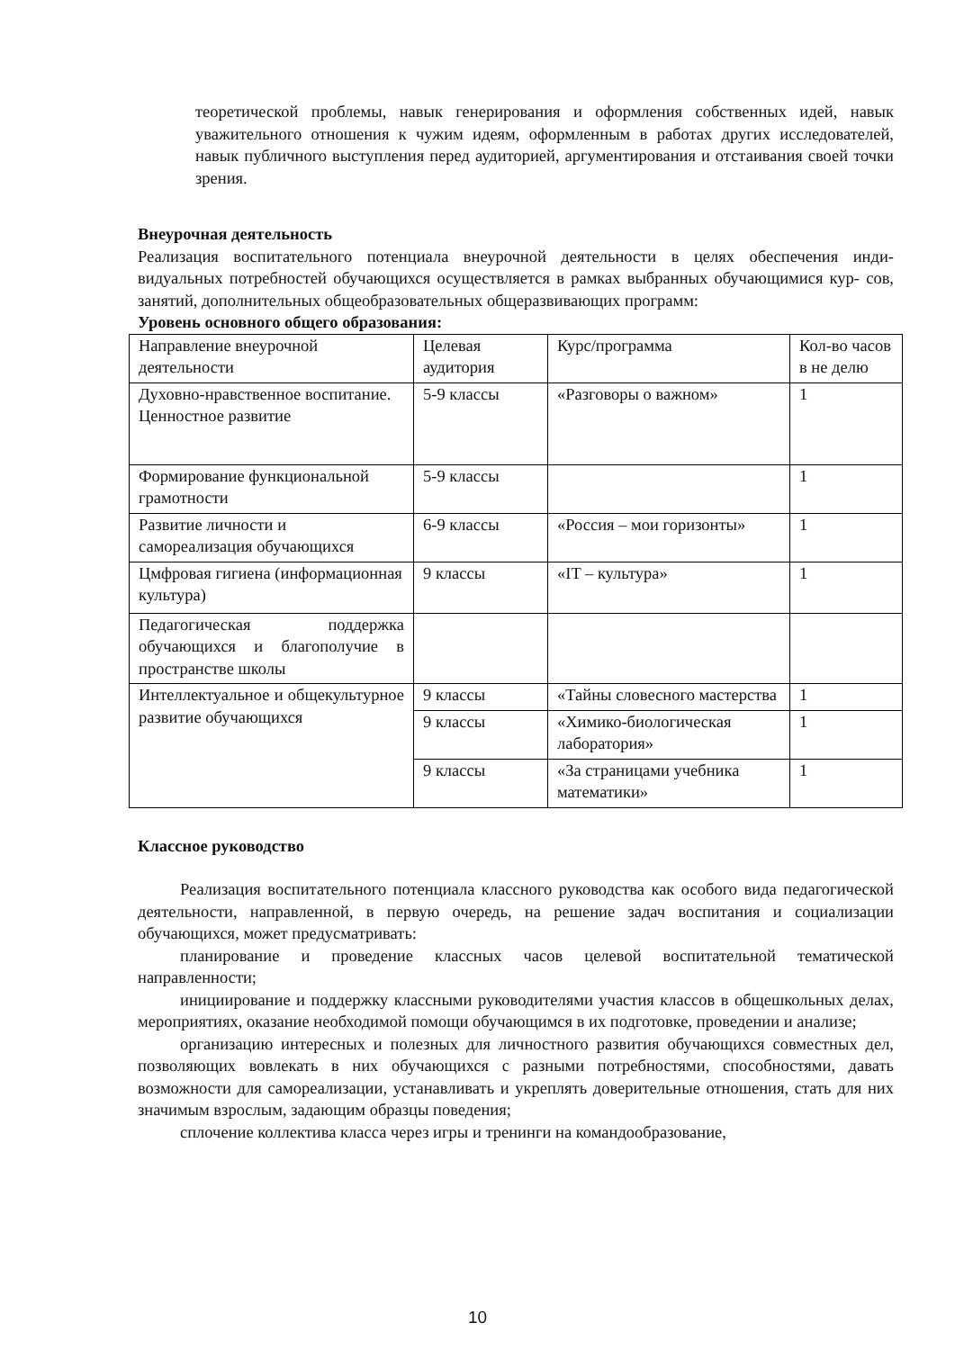теоретической проблемы, навык генерирования и оформления собственных идей, навык уважительного отношения к чужим идеям, оформленным в работах других исследователей, навык публичного выступления перед аудиторией, аргументирования и отстаивания своей точки зрения.
Внеурочная деятельность
Реализация воспитательного потенциала внеурочной деятельности в целях обеспечения инди- видуальных потребностей обучающихся осуществляется в рамках выбранных обучающимися кур- сов, занятий, дополнительных общеобразовательных общеразвивающих программ:
Уровень основного общего образования:
| Направление внеурочной деятельности | Целевая аудитория | Курс/программа | Кол-во часов в не делю |
| Духовно-нравственное воспитание. Ценностное развитие | 5-9 классы | «Разговоры о важном» | 1 |
| Формирование функциональной грамотности | 5-9 классы | | 1 |
| Развитие личности и самореализация обучающихся | 6-9 классы | «Россия – мои горизонты» | 1 |
| Цмфровая гигиена (информационная культура) | 9 классы | «IT – культура» | 1 |
| Педагогическая поддержка обучающихся и благополучие в пространстве школы | | | |
| Интеллектуальное и общекультурное развитие обучающихся | 9 классы | «Тайны словесного мастерства | 1 |
| | 9 классы | «Химико-биологическая лаборатория» | 1 |
| | 9 классы | «За страницами учебника математики» | 1 |
Классное руководство
Реализация воспитательного потенциала классного руководства как особого вида педагогической деятельности, направленной, в первую очередь, на решение задач воспитания и социализации обучающихся, может предусматривать:
планирование и проведение классных часов целевой воспитательной тематической направленности;
инициирование и поддержку классными руководителями участия классов в общешкольных делах, мероприятиях, оказание необходимой помощи обучающимся в их подготовке, проведении и анализе;
организацию интересных и полезных для личностного развития обучающихся совместных дел, позволяющих вовлекать в них обучающихся с разными потребностями, способностями, давать возможности для самореализации, устанавливать и укреплять доверительные отношения, стать для них значимым взрослым, задающим образцы поведения;
сплочение коллектива класса через игры и тренинги на командообразование,
10